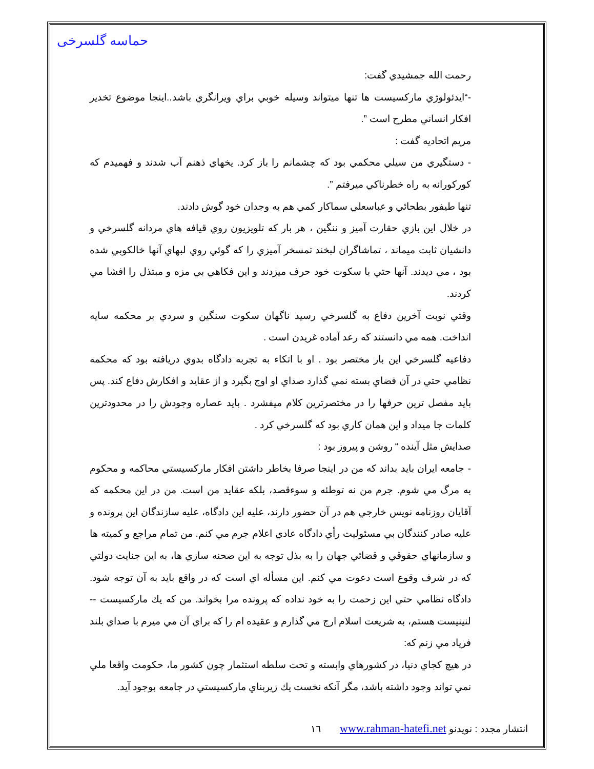حماسه گلسرخی
رحمت الله جمشيدي گفت:
-“ايدئولوژي ماركسيست ها تنها ميتواند وسيله خوبي براي ويرانگري باشد..اينجا موضوع تخدير افكار انساني مطرح است ”.
مريم اتحاديه گفت :
- دستگيري من سيلي محكمي بود كه چشمانم را باز كرد. يخهاي ذهنم آب شدند و فهميدم كه كوركورانه به راه خطرناكي ميرفتم ”.
تنها طيفور بطحائي و عباسعلي سماكار كمي هم به وجدان خود گوش دادند.
در خلال اين بازي حقارت آميز و ننگين ، هر بار كه تلويزيون روي قيافه هاي مردانه گلسرخي و دانشيان ثابت ميماند ، تماشاگران لبخند تمسخر آميزي را كه گوئي روي لبهاي آنها خالكوبي شده بود ، مي ديدند. آنها حتي با سكوت خود حرف ميزدند و اين فكاهي بي مزه و مبتذل را افشا مي كردند.
وقتي نوبت آخرين دفاع به گلسرخي رسيد ناگهان سكوت سنگين و سردي بر محكمه سايه انداخت. همه مي دانستند كه رعد آماده غريدن است .
دفاعيه گلسرخي اين بار مختصر بود . او با اتكاء به تجربه دادگاه بدوي دريافته بود كه محكمه نظامي حتي در آن فضاي بسته نمي گذارد صداي او اوج بگيرد و از عقايد و افكارش دفاع كند. پس بايد مفصل ترين حرفها را در مختصرترين كلام ميفشرد . بايد عصاره وجودش را در محدودترين كلمات جا ميداد و اين همان كاري بود كه گلسرخي كرد .
صدايش مثل آينده “ روشن و پيروز بود :
- جامعه ايران بايد بداند كه من در اينجا صرفا بخاطر داشتن افكار ماركسيستي محاكمه و محكوم به مرگ مي شوم. جرم من نه توطئه و سوءقصد، بلكه عقايد من است. من در اين محكمه كه آقايان روزنامه نويس خارجي هم در آن حضور دارند، عليه اين دادگاه، عليه سازندگان اين پرونده و عليه صادر كنندگان بي مسئوليت رأي دادگاه عادي اعلام جرم مي كنم. من تمام مراجع و كميته ها و سازمانهاي حقوقي و قضائي جهان را به بذل توجه به اين صحنه سازي ها، به اين جنايت دولتي كه در شرف وقوع است دعوت مي كنم. اين مسأله اي است كه در واقع بايد به آن توجه شود. دادگاه نظامي حتي اين زحمت را به خود نداده كه پرونده مرا بخواند. من كه يك ماركسيست -- لنينيست هستم، به شريعت اسلام ارج مي گذارم و عقيده ام را كه براي آن مي ميرم با صداي بلند فرياد مي زنم كه:
در هيچ كجاي دنيا، در كشورهاي وابسته و تحت سلطه استثمار چون كشور ما، حكومت واقعا ملي نمي تواند وجود داشته باشد، مگر آنكه نخست يك زيربناي ماركسيستي در جامعه بوجود آيد.
انتشار مجدد : نويدنو www.rahman-hatefi.net ١٦